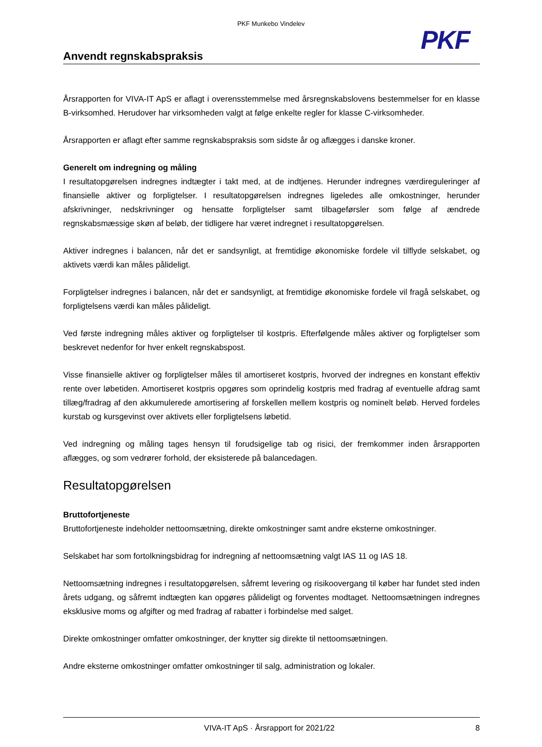PKF Munkebo Vindelev
PKF
Anvendt regnskabspraksis
Årsrapporten for VIVA-IT ApS er aflagt i overensstemmelse med årsregnskabslovens bestemmelser for en klasse B-virksomhed. Herudover har virksomheden valgt at følge enkelte regler for klasse C-virksomheder.
Årsrapporten er aflagt efter samme regnskabspraksis som sidste år og aflægges i danske kroner.
Generelt om indregning og måling
I resultatopgørelsen indregnes indtægter i takt med, at de indtjenes. Herunder indregnes værdireguleringer af finansielle aktiver og forpligtelser. I resultatopgørelsen indregnes ligeledes alle omkostninger, herunder afskrivninger, nedskrivninger og hensatte forpligtelser samt tilbageførsler som følge af ændrede regnskabsmæssige skøn af beløb, der tidligere har været indregnet i resultatopgørelsen.
Aktiver indregnes i balancen, når det er sandsynligt, at fremtidige økonomiske fordele vil tilflyde selskabet, og aktivets værdi kan måles pålideligt.
Forpligtelser indregnes i balancen, når det er sandsynligt, at fremtidige økonomiske fordele vil fragå selskabet, og forpligtelsens værdi kan måles pålideligt.
Ved første indregning måles aktiver og forpligtelser til kostpris. Efterfølgende måles aktiver og forpligtelser som beskrevet nedenfor for hver enkelt regnskabspost.
Visse finansielle aktiver og forpligtelser måles til amortiseret kostpris, hvorved der indregnes en konstant effektiv rente over løbetiden. Amortiseret kostpris opgøres som oprindelig kostpris med fradrag af eventuelle afdrag samt tillæg/fradrag af den akkumulerede amortisering af forskellen mellem kostpris og nominelt beløb. Herved fordeles kurstab og kursgevinst over aktivets eller forpligtelsens løbetid.
Ved indregning og måling tages hensyn til forudsigelige tab og risici, der fremkommer inden årsrapporten aflægges, og som vedrører forhold, der eksisterede på balancedagen.
Resultatopgørelsen
Bruttofortjeneste
Bruttofortjeneste indeholder nettoomsætning, direkte omkostninger samt andre eksterne omkostninger.
Selskabet har som fortolkningsbidrag for indregning af nettoomsætning valgt IAS 11 og IAS 18.
Nettoomsætning indregnes i resultatopgørelsen, såfremt levering og risikoovergang til køber har fundet sted inden årets udgang, og såfremt indtægten kan opgøres pålideligt og forventes modtaget. Nettoomsætningen indregnes eksklusive moms og afgifter og med fradrag af rabatter i forbindelse med salget.
Direkte omkostninger omfatter omkostninger, der knytter sig direkte til nettoomsætningen.
Andre eksterne omkostninger omfatter omkostninger til salg, administration og lokaler.
VIVA-IT ApS · Årsrapport for 2021/22 8